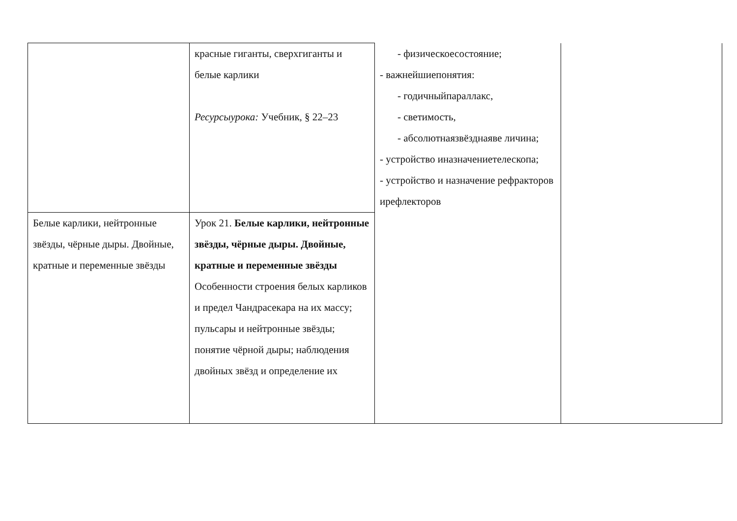| | красные гиганты, сверхгиганты и белые карлики Ресурсыурока: Учебник, § 22–23 | - физическоесостояние; - важнейшиепонятия: - годичныйпараллакс, - светимость, - абсолютнаязвёзднаяве личина; - устройство иназначениетелескопа; - устройство и назначение рефракторов ирефлекторов | |
| Белые карлики, нейтронные звёзды, чёрные дыры. Двойные, кратные и переменные звёзды | Урок 21. Белые карлики, нейтронные звёзды, чёрные дыры. Двойные, кратные и переменные звёзды Особенности строения белых карликов и предел Чандрасекара на их массу; пульсары и нейтронные звёзды; понятие чёрной дыры; наблюдения двойных звёзд и определение их | | |